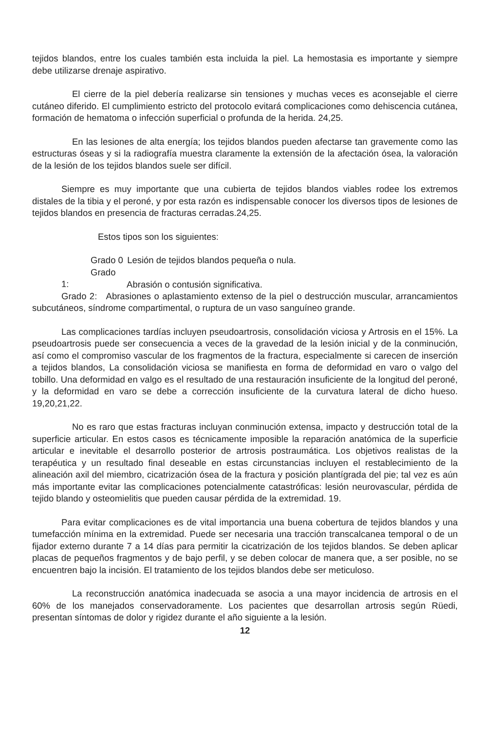tejidos blandos, entre los cuales también esta incluida la piel. La hemostasia es importante y siempre debe utilizarse drenaje aspirativo.
El cierre de la piel debería realizarse sin tensiones y muchas veces es aconsejable el cierre cutáneo diferido. El cumplimiento estricto del protocolo evitará complicaciones como dehiscencia cutánea, formación de hematoma o infección superficial o profunda de la herida. 24,25.
En las lesiones de alta energía; los tejidos blandos pueden afectarse tan gravemente como las estructuras óseas y si la radiografía muestra claramente la extensión de la afectación ósea, la valoración de la lesión de los tejidos blandos suele ser difícil.
Siempre es muy importante que una cubierta de tejidos blandos viables rodee los extremos distales de la tibia y el peroné, y por esta razón es indispensable conocer los diversos tipos de lesiones de tejidos blandos en presencia de fracturas cerradas.24,25.
Estos tipos son los siguientes:
Grado 0 Lesión de tejidos blandos pequeña o nula.
Grado 1: Abrasión o contusión significativa.
Grado 2: Abrasiones o aplastamiento extenso de la piel o destrucción muscular, arrancamientos subcutáneos, síndrome compartimental, o ruptura de un vaso sanguíneo grande.
Las complicaciones tardías incluyen pseudoartrosis, consolidación viciosa y Artrosis en el 15%. La pseudoartrosis puede ser consecuencia a veces de la gravedad de la lesión inicial y de la conminución, así como el compromiso vascular de los fragmentos de la fractura, especialmente si carecen de inserción a tejidos blandos, La consolidación viciosa se manifiesta en forma de deformidad en varo o valgo del tobillo. Una deformidad en valgo es el resultado de una restauración insuficiente de la longitud del peroné, y la deformidad en varo se debe a corrección insuficiente de la curvatura lateral de dicho hueso. 19,20,21,22.
No es raro que estas fracturas incluyan conminución extensa, impacto y destrucción total de la superficie articular. En estos casos es técnicamente imposible la reparación anatómica de la superficie articular e inevitable el desarrollo posterior de artrosis postraumática. Los objetivos realistas de la terapéutica y un resultado final deseable en estas circunstancias incluyen el restablecimiento de la alineación axil del miembro, cicatrización ósea de la fractura y posición plantígrada del pie; tal vez es aún más importante evitar las complicaciones potencialmente catastróficas: lesión neurovascular, pérdida de tejido blando y osteomielitis que pueden causar pérdida de la extremidad. 19.
Para evitar complicaciones es de vital importancia una buena cobertura de tejidos blandos y una tumefacción mínima en la extremidad. Puede ser necesaria una tracción transcalcanea temporal o de un fijador externo durante 7 a 14 días para permitir la cicatrización de los tejidos blandos. Se deben aplicar placas de pequeños fragmentos y de bajo perfil, y se deben colocar de manera que, a ser posible, no se encuentren bajo la incisión. El tratamiento de los tejidos blandos debe ser meticuloso.
La reconstrucción anatómica inadecuada se asocia a una mayor incidencia de artrosis en el 60% de los manejados conservadoramente. Los pacientes que desarrollan artrosis según Rüedi, presentan síntomas de dolor y rigidez durante el año siguiente a la lesión.
12